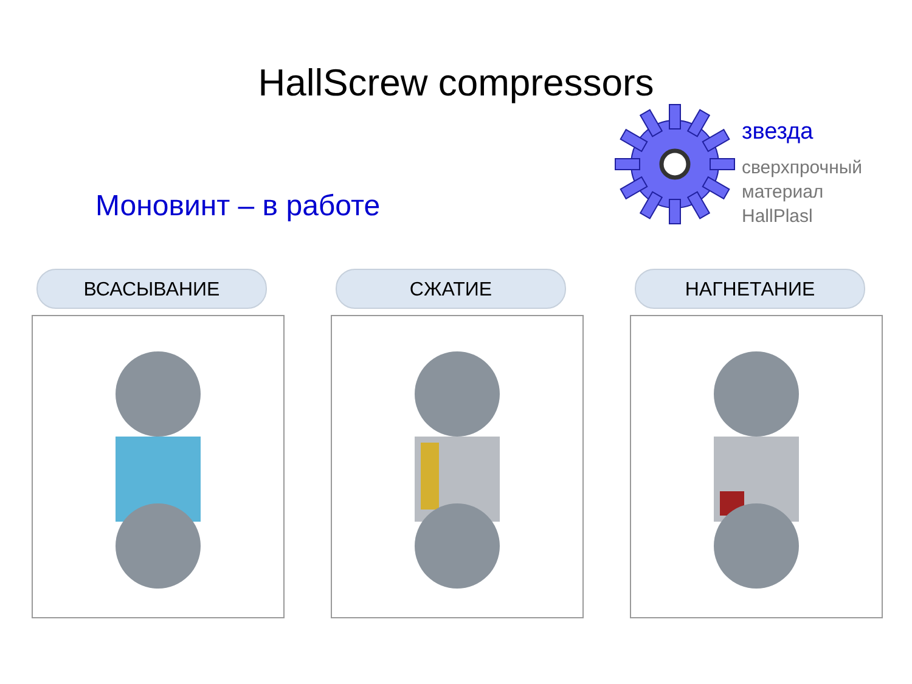HallScrew compressors
Моновинт – в работе
звезда
сверхпрочный
материал
HallPlasl
ВСАСЫВАНИЕ СЖАТИЕ НАГНЕТАНИЕ